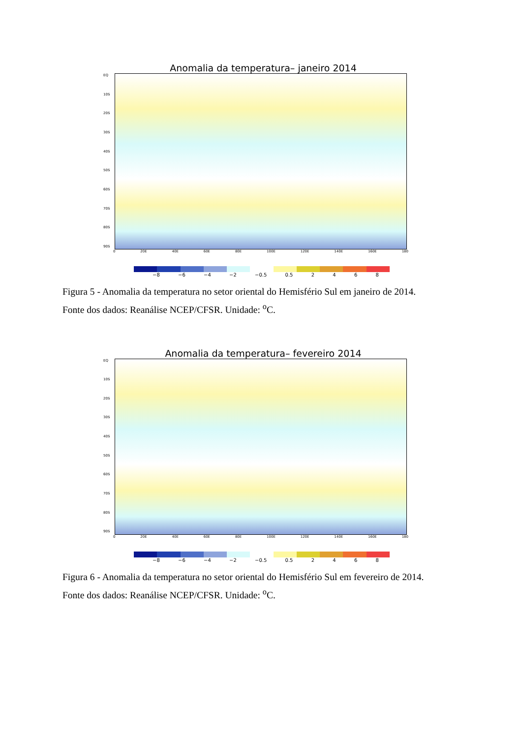Anomalia da temperatura– janeiro 2014
EQ
10S
20S
30S
40S
50S
60S
70S
80S
90S
0 20E 40E 60E 80E 100E 120E 140E 160E 180
−8 −6 −4 −2 −0.5 0.5 2468
Figura 5 - Anomalia da temperatura no setor oriental do Hemisfério Sul em janeiro de 2014.
Fonte dos dados: Reanálise NCEP/CFSR. Unidade: <sup>o</sup>C.
Anomalia da temperatura– fevereiro 2014
EQ
10S
20S
30S
40S
50S
60S
70S
80S
90S
0 20E 40E 60E 80E 100E 120E 140E 160E 180
−8 −6 −4 −2 −0.5 0.5 2468
Figura 6 - Anomalia da temperatura no setor oriental do Hemisfério Sul em fevereiro de 2014.
Fonte dos dados: Reanálise NCEP/CFSR. Unidade: <sup>o</sup>C.